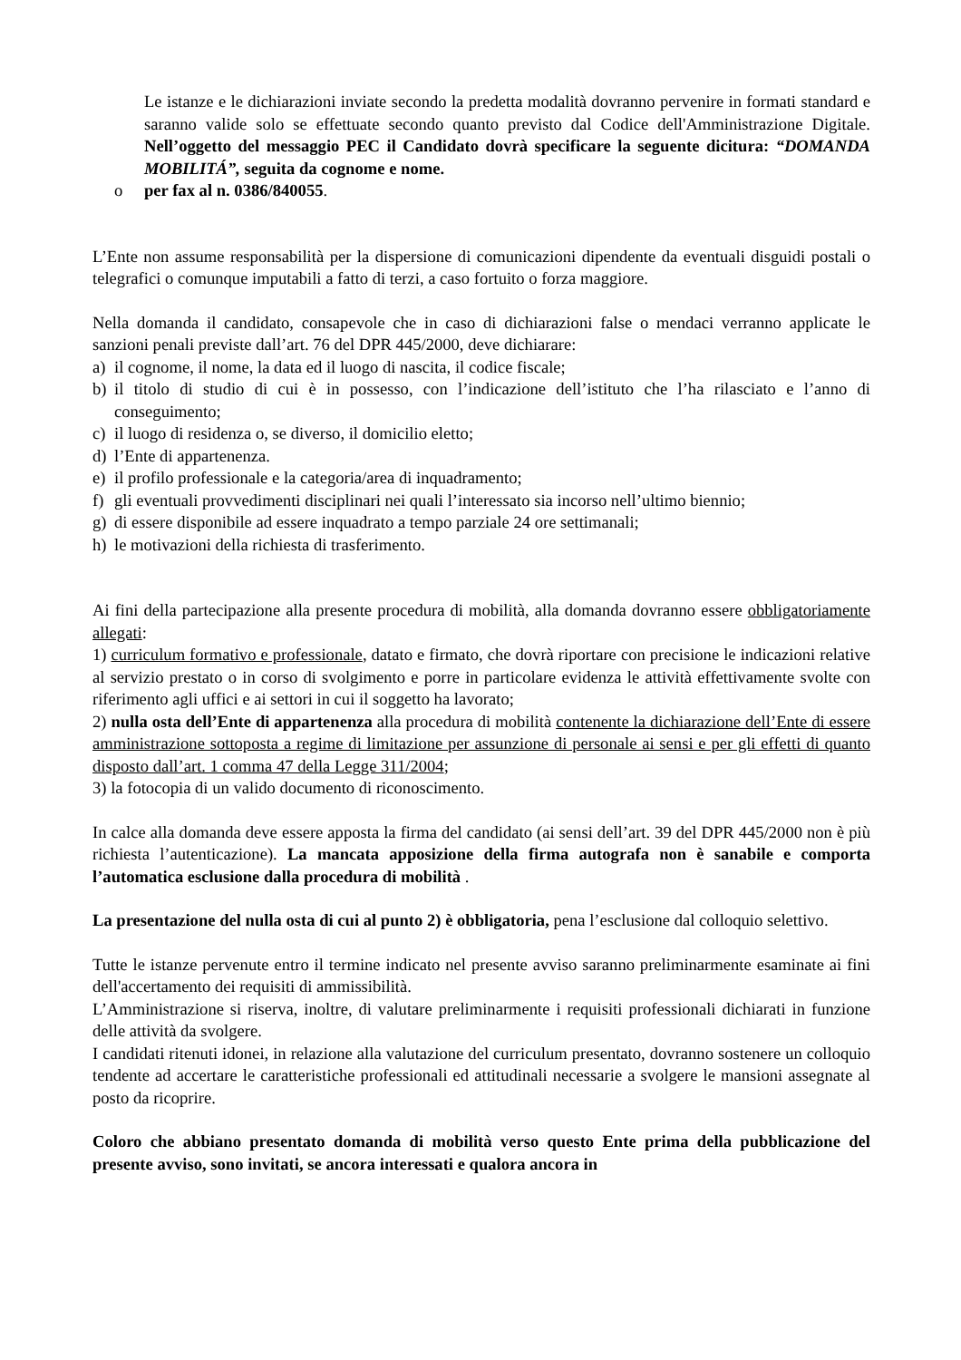Le istanze e le dichiarazioni inviate secondo la predetta modalità dovranno pervenire in formati standard e saranno valide solo se effettuate secondo quanto previsto dal Codice dell'Amministrazione Digitale. Nell’oggetto del messaggio PEC il Candidato dovrà specificare la seguente dicitura: “DOMANDA MOBILITÁ”, seguita da cognome e nome.
o per fax al n. 0386/840055.
L’Ente non assume responsabilità per la dispersione di comunicazioni dipendente da eventuali disguidi postali o telegrafici o comunque imputabili a fatto di terzi, a caso fortuito o forza maggiore.
Nella domanda il candidato, consapevole che in caso di dichiarazioni false o mendaci verranno applicate le sanzioni penali previste dall’art. 76 del DPR 445/2000, deve dichiarare:
a) il cognome, il nome, la data ed il luogo di nascita, il codice fiscale;
b) il titolo di studio di cui è in possesso, con l’indicazione dell’istituto che l’ha rilasciato e l’anno di conseguimento;
c) il luogo di residenza o, se diverso, il domicilio eletto;
d) l’Ente di appartenenza.
e) il profilo professionale e la categoria/area di inquadramento;
f) gli eventuali provvedimenti disciplinari nei quali l’interessato sia incorso nell’ultimo biennio;
g) di essere disponibile ad essere inquadrato a tempo parziale 24 ore settimanali;
h) le motivazioni della richiesta di trasferimento.
Ai fini della partecipazione alla presente procedura di mobilità, alla domanda dovranno essere obbligatoriamente allegati:
1) curriculum formativo e professionale, datato e firmato, che dovrà riportare con precisione le indicazioni relative al servizio prestato o in corso di svolgimento e porre in particolare evidenza le attività effettivamente svolte con riferimento agli uffici e ai settori in cui il soggetto ha lavorato;
2) nulla osta dell’Ente di appartenenza alla procedura di mobilità contenente la dichiarazione dell’Ente di essere amministrazione sottoposta a regime di limitazione per assunzione di personale ai sensi e per gli effetti di quanto disposto dall’art. 1 comma 47 della Legge 311/2004;
3) la fotocopia di un valido documento di riconoscimento.
In calce alla domanda deve essere apposta la firma del candidato (ai sensi dell’art. 39 del DPR 445/2000 non è più richiesta l’autenticazione). La mancata apposizione della firma autografa non è sanabile e comporta l’automatica esclusione dalla procedura di mobilità .
La presentazione del nulla osta di cui al punto 2) è obbligatoria, pena l’esclusione dal colloquio selettivo.
Tutte le istanze pervenute entro il termine indicato nel presente avviso saranno preliminarmente esaminate ai fini dell'accertamento dei requisiti di ammissibilità.
L’Amministrazione si riserva, inoltre, di valutare preliminarmente i requisiti professionali dichiarati in funzione delle attività da svolgere.
I candidati ritenuti idonei, in relazione alla valutazione del curriculum presentato, dovranno sostenere un colloquio tendente ad accertare le caratteristiche professionali ed attitudinali necessarie a svolgere le mansioni assegnate al posto da ricoprire.
Coloro che abbiano presentato domanda di mobilità verso questo Ente prima della pubblicazione del presente avviso, sono invitati, se ancora interessati e qualora ancora in